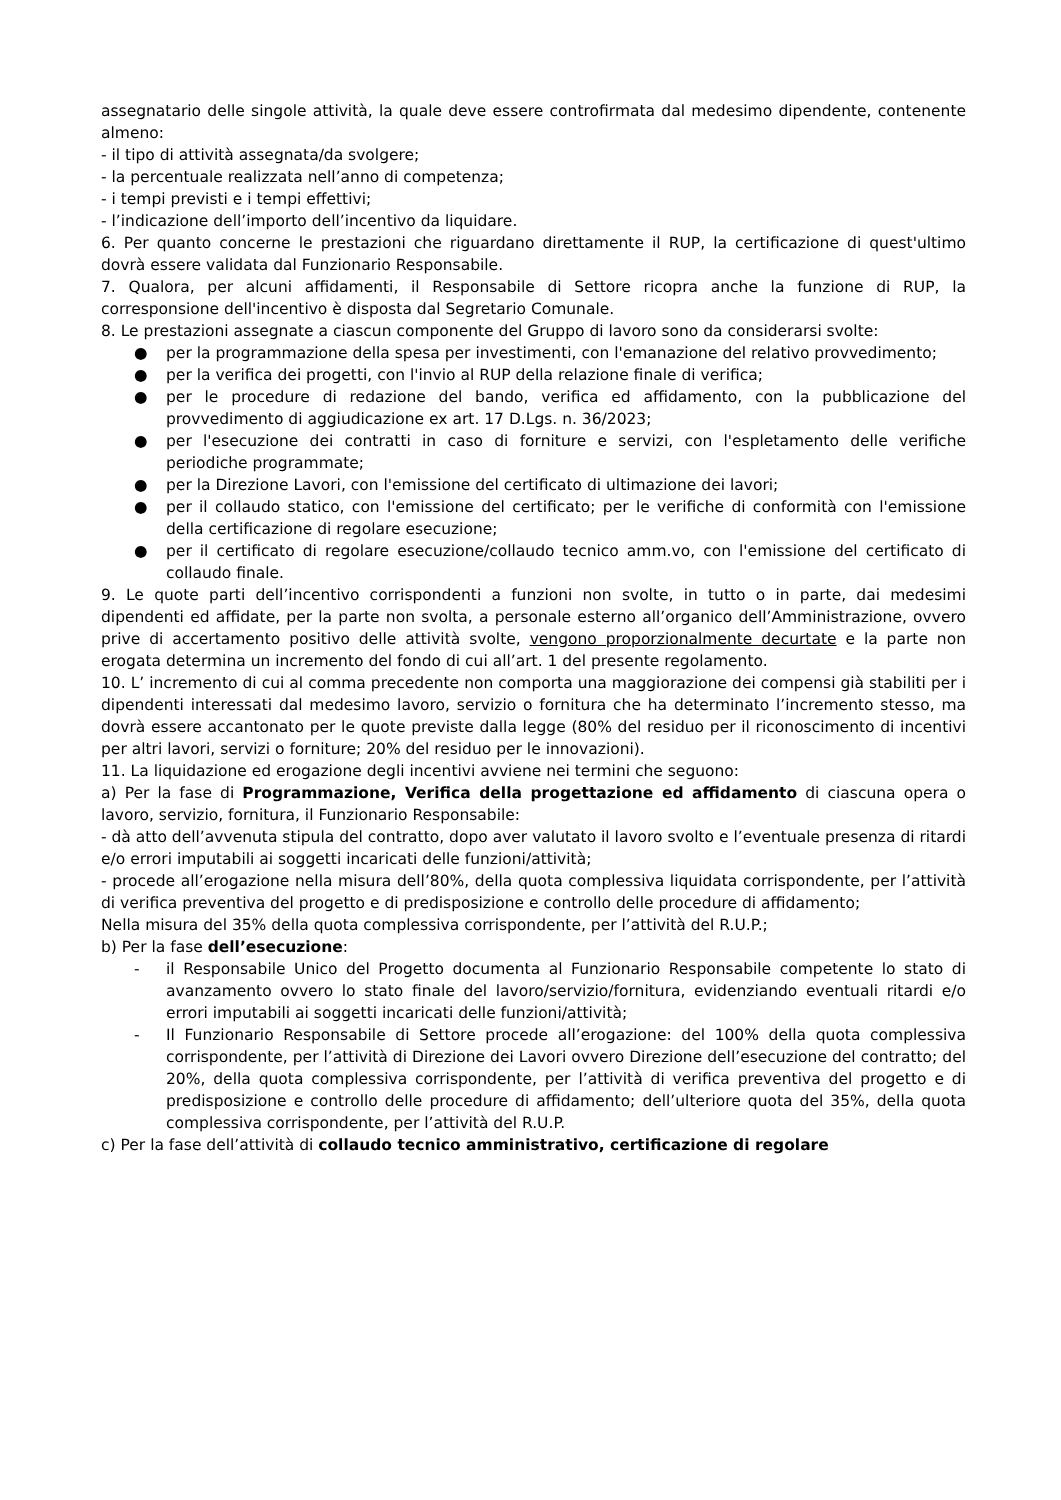assegnatario delle singole attività, la quale deve essere controfirmata dal medesimo dipendente, contenente almeno:
- il tipo di attività assegnata/da svolgere;
- la percentuale realizzata nell’anno di competenza;
- i tempi previsti e i tempi effettivi;
- l’indicazione dell’importo dell’incentivo da liquidare.
6. Per quanto concerne le prestazioni che riguardano direttamente il RUP, la certificazione di quest'ultimo dovrà essere validata dal Funzionario Responsabile.
7. Qualora, per alcuni affidamenti, il Responsabile di Settore ricopra anche la funzione di RUP, la corresponsione dell'incentivo è disposta dal Segretario Comunale.
8. Le prestazioni assegnate a ciascun componente del Gruppo di lavoro sono da considerarsi svolte:
● per la programmazione della spesa per investimenti, con l'emanazione del relativo provvedimento;
● per la verifica dei progetti, con l'invio al RUP della relazione finale di verifica;
● per le procedure di redazione del bando, verifica ed affidamento, con la pubblicazione del provvedimento di aggiudicazione ex art. 17 D.Lgs. n. 36/2023;
● per l'esecuzione dei contratti in caso di forniture e servizi, con l'espletamento delle verifiche periodiche programmate;
● per la Direzione Lavori, con l'emissione del certificato di ultimazione dei lavori;
● per il collaudo statico, con l'emissione del certificato; per le verifiche di conformità con l'emissione della certificazione di regolare esecuzione;
● per il certificato di regolare esecuzione/collaudo tecnico amm.vo, con l'emissione del certificato di collaudo finale.
9. Le quote parti dell’incentivo corrispondenti a funzioni non svolte, in tutto o in parte, dai medesimi dipendenti ed affidate, per la parte non svolta, a personale esterno all’organico dell’Amministrazione, ovvero prive di accertamento positivo delle attività svolte, vengono proporzionalmente decurtate e la parte non erogata determina un incremento del fondo di cui all’art. 1 del presente regolamento.
10. L’ incremento di cui al comma precedente non comporta una maggiorazione dei compensi già stabiliti per i dipendenti interessati dal medesimo lavoro, servizio o fornitura che ha determinato l’incremento stesso, ma dovrà essere accantonato per le quote previste dalla legge (80% del residuo per il riconoscimento di incentivi per altri lavori, servizi o forniture; 20% del residuo per le innovazioni).
11. La liquidazione ed erogazione degli incentivi avviene nei termini che seguono:
a) Per la fase di Programmazione, Verifica della progettazione ed affidamento di ciascuna opera o lavoro, servizio, fornitura, il Funzionario Responsabile:
- dà atto dell’avvenuta stipula del contratto, dopo aver valutato il lavoro svolto e l’eventuale presenza di ritardi e/o errori imputabili ai soggetti incaricati delle funzioni/attività;
- procede all’erogazione nella misura dell’80%, della quota complessiva liquidata corrispondente, per l’attività di verifica preventiva del progetto e di predisposizione e controllo delle procedure di affidamento;
Nella misura del 35% della quota complessiva corrispondente, per l’attività del R.U.P.;
b) Per la fase dell’esecuzione:
- il Responsabile Unico del Progetto documenta al Funzionario Responsabile competente lo stato di avanzamento ovvero lo stato finale del lavoro/servizio/fornitura, evidenziando eventuali ritardi e/o errori imputabili ai soggetti incaricati delle funzioni/attività;
- Il Funzionario Responsabile di Settore procede all’erogazione: del 100% della quota complessiva corrispondente, per l’attività di Direzione dei Lavori ovvero Direzione dell’esecuzione del contratto; del 20%, della quota complessiva corrispondente, per l’attività di verifica preventiva del progetto e di predisposizione e controllo delle procedure di affidamento; dell’ulteriore quota del 35%, della quota complessiva corrispondente, per l’attività del R.U.P.
c) Per la fase dell’attività di collaudo tecnico amministrativo, certificazione di regolare